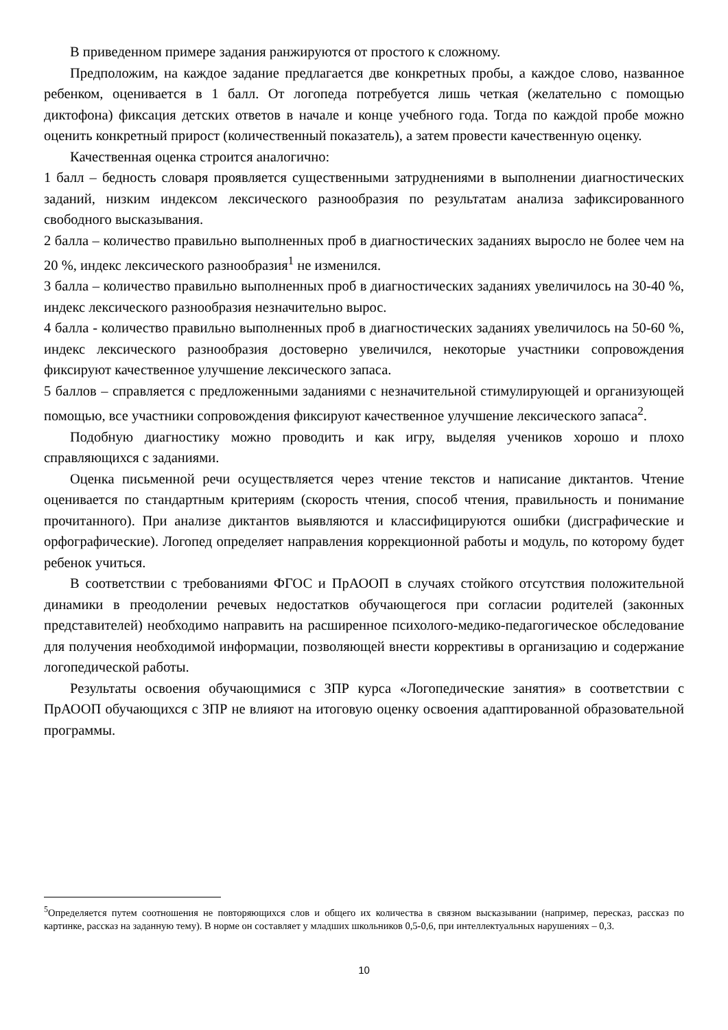В приведенном примере задания ранжируются от простого к сложному.
Предположим, на каждое задание предлагается две конкретных пробы, а каждое слово, названное ребенком, оценивается в 1 балл. От логопеда потребуется лишь четкая (желательно с помощью диктофона) фиксация детских ответов в начале и конце учебного года. Тогда по каждой пробе можно оценить конкретный прирост (количественный показатель), а затем провести качественную оценку.
Качественная оценка строится аналогично:
1 балл – бедность словаря проявляется существенными затруднениями в выполнении диагностических заданий, низким индексом лексического разнообразия по результатам анализа зафиксированного свободного высказывания.
2 балла – количество правильно выполненных проб в диагностических заданиях выросло не более чем на 20 %, индекс лексического разнообразия<sup>1</sup> не изменился.
3 балла – количество правильно выполненных проб в диагностических заданиях увеличилось на 30-40 %, индекс лексического разнообразия незначительно вырос.
4 балла - количество правильно выполненных проб в диагностических заданиях увеличилось на 50-60 %, индекс лексического разнообразия достоверно увеличился, некоторые участники сопровождения фиксируют качественное улучшение лексического запаса.
5 баллов – справляется с предложенными заданиями с незначительной стимулирующей и организующей помощью, все участники сопровождения фиксируют качественное улучшение лексического запаса<sup>2</sup>.
Подобную диагностику можно проводить и как игру, выделяя учеников хорошо и плохо справляющихся с заданиями.
Оценка письменной речи осуществляется через чтение текстов и написание диктантов. Чтение оценивается по стандартным критериям (скорость чтения, способ чтения, правильность и понимание прочитанного). При анализе диктантов выявляются и классифицируются ошибки (дисграфические и орфографические). Логопед определяет направления коррекционной работы и модуль, по которому будет ребенок учиться.
В соответствии с требованиями ФГОС и ПрАООП в случаях стойкого отсутствия положительной динамики в преодолении речевых недостатков обучающегося при согласии родителей (законных представителей) необходимо направить на расширенное психолого-медико-педагогическое обследование для получения необходимой информации, позволяющей внести коррективы в организацию и содержание логопедической работы.
Результаты освоения обучающимися с ЗПР курса «Логопедические занятия» в соответствии с ПрАООП обучающихся с ЗПР не влияют на итоговую оценку освоения адаптированной образовательной программы.
<sup>5</sup> Определяется путем соотношения не повторяющихся слов и общего их количества в связном высказывании (например, пересказ, рассказ по картинке, рассказ на заданную тему). В норме он составляет у младших школьников 0,5-0,6, при интеллектуальных нарушениях – 0,3.
10